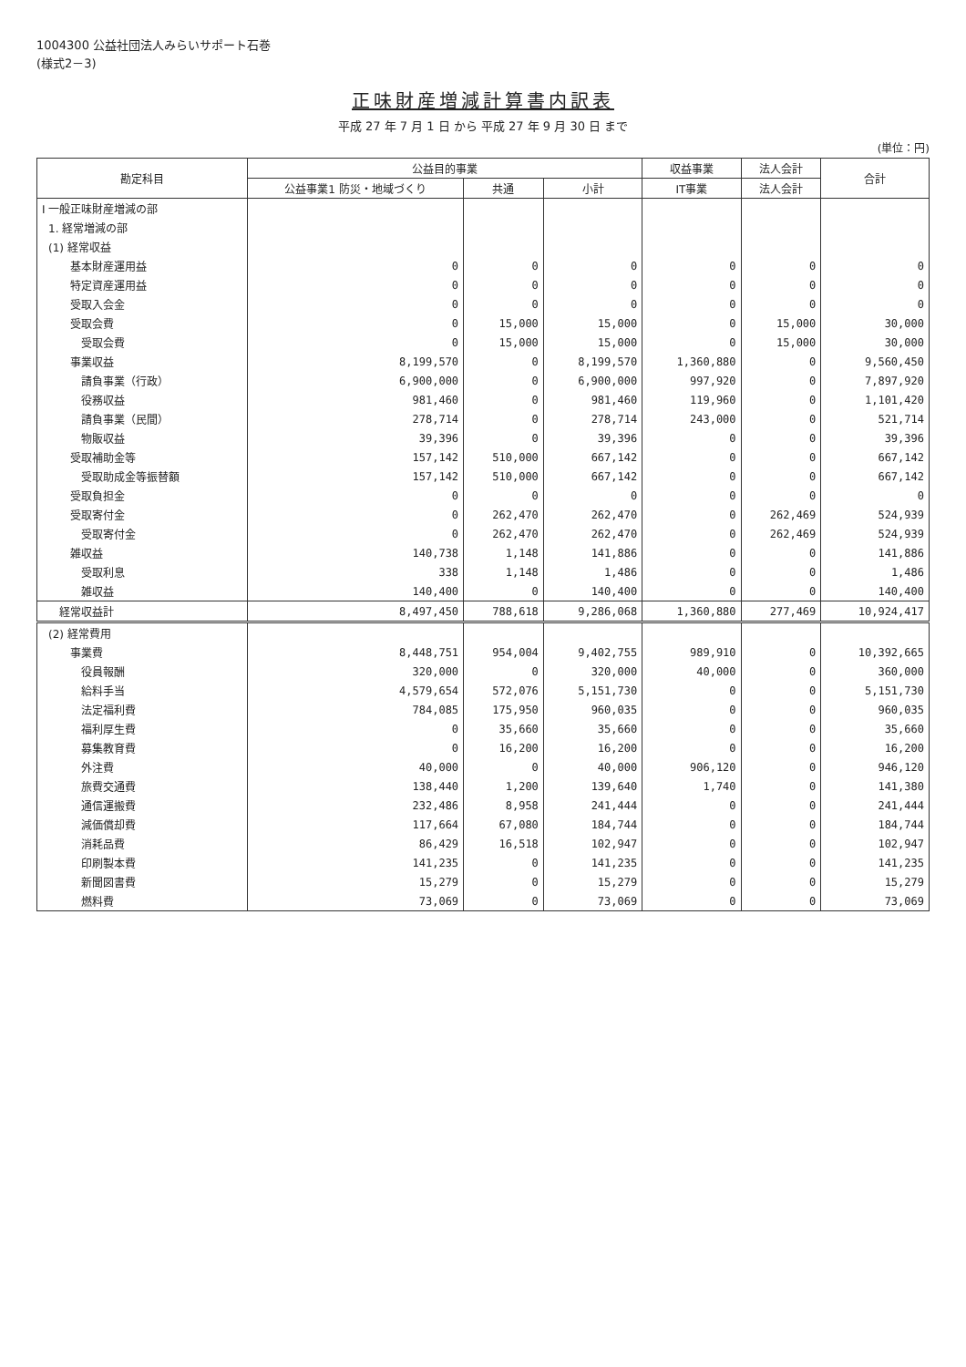1004300 公益社団法人みらいサポート石巻
(様式2－3)
正味財産増減計算書内訳表
平成 27 年 7 月 1 日 から 平成 27 年 9 月 30 日 まで
(単位：円)
| 勘定科目 | 公益目的事業 | | | 収益事業 | 法人会計 | 合計 |
| --- | --- | --- | --- | --- | --- | --- |
| | 公益事業1 防災・地域づくり | 共通 | 小計 | IT事業 | 法人会計 | |
| I 一般正味財産増減の部 | | | | | | |
| 1. 経常増減の部 | | | | | | |
| (1) 経常収益 | | | | | | |
| 基本財産運用益 | 0 | 0 | 0 | 0 | 0 | 0 |
| 特定資産運用益 | 0 | 0 | 0 | 0 | 0 | 0 |
| 受取入会金 | 0 | 0 | 0 | 0 | 0 | 0 |
| 受取会費 | 0 | 15,000 | 15,000 | 0 | 15,000 | 30,000 |
| 受取会費 | 0 | 15,000 | 15,000 | 0 | 15,000 | 30,000 |
| 事業収益 | 8,199,570 | 0 | 8,199,570 | 1,360,880 | 0 | 9,560,450 |
| 請負事業（行政） | 6,900,000 | 0 | 6,900,000 | 997,920 | 0 | 7,897,920 |
| 役務収益 | 981,460 | 0 | 981,460 | 119,960 | 0 | 1,101,420 |
| 請負事業（民間） | 278,714 | 0 | 278,714 | 243,000 | 0 | 521,714 |
| 物販収益 | 39,396 | 0 | 39,396 | 0 | 0 | 39,396 |
| 受取補助金等 | 157,142 | 510,000 | 667,142 | 0 | 0 | 667,142 |
| 受取助成金等振替額 | 157,142 | 510,000 | 667,142 | 0 | 0 | 667,142 |
| 受取負担金 | 0 | 0 | 0 | 0 | 0 | 0 |
| 受取寄付金 | 0 | 262,470 | 262,470 | 0 | 262,469 | 524,939 |
| 受取寄付金 | 0 | 262,470 | 262,470 | 0 | 262,469 | 524,939 |
| 雑収益 | 140,738 | 1,148 | 141,886 | 0 | 0 | 141,886 |
| 受取利息 | 338 | 1,148 | 1,486 | 0 | 0 | 1,486 |
| 雑収益 | 140,400 | 0 | 140,400 | 0 | 0 | 140,400 |
| 経常収益計 | 8,497,450 | 788,618 | 9,286,068 | 1,360,880 | 277,469 | 10,924,417 |
| (2) 経常費用 | | | | | | |
| 事業費 | 8,448,751 | 954,004 | 9,402,755 | 989,910 | 0 | 10,392,665 |
| 役員報酬 | 320,000 | 0 | 320,000 | 40,000 | 0 | 360,000 |
| 給料手当 | 4,579,654 | 572,076 | 5,151,730 | 0 | 0 | 5,151,730 |
| 法定福利費 | 784,085 | 175,950 | 960,035 | 0 | 0 | 960,035 |
| 福利厚生費 | 0 | 35,660 | 35,660 | 0 | 0 | 35,660 |
| 募集教育費 | 0 | 16,200 | 16,200 | 0 | 0 | 16,200 |
| 外注費 | 40,000 | 0 | 40,000 | 906,120 | 0 | 946,120 |
| 旅費交通費 | 138,440 | 1,200 | 139,640 | 1,740 | 0 | 141,380 |
| 通信運搬費 | 232,486 | 8,958 | 241,444 | 0 | 0 | 241,444 |
| 減価償却費 | 117,664 | 67,080 | 184,744 | 0 | 0 | 184,744 |
| 消耗品費 | 86,429 | 16,518 | 102,947 | 0 | 0 | 102,947 |
| 印刷製本費 | 141,235 | 0 | 141,235 | 0 | 0 | 141,235 |
| 新聞図書費 | 15,279 | 0 | 15,279 | 0 | 0 | 15,279 |
| 燃料費 | 73,069 | 0 | 73,069 | 0 | 0 | 73,069 |